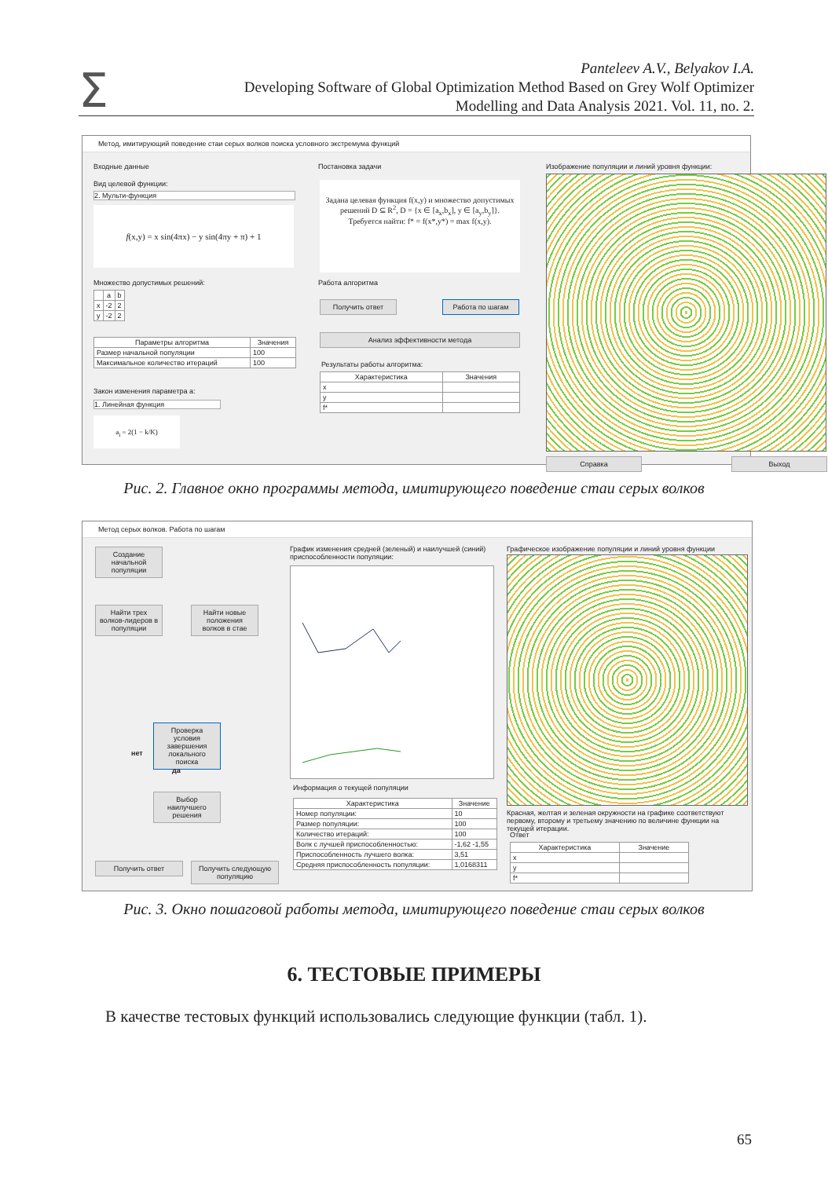Σ
Panteleev A.V., Belyakov I.A.
Developing Software of Global Optimization Method Based on Grey Wolf Optimizer
Modelling and Data Analysis 2021. Vol. 11, no. 2.
Метод, имитирующий поведение стаи серых волков поиска условного экстремума функций
Входные данные
Вид целевой функции:
2. Мульти-функция
f(x,y) = x sin(4πx) − y sin(4πy + π) + 1
Множество допустимых решений:
| | a | b |
| --- | --- | --- |
| x | -2 | 2 |
| y | -2 | 2 |
| Параметры алгоритма | Значения |
| --- | --- |
| Размер начальной популяции | 100 |
| Максимальное количество итераций | 100 |
Закон изменения параметра a:
1. Линейная функция
a<sub>i</sub> = 2(1 − k/K)
Постановка задачи
Задана целевая функция f(x,y) и множество допустимых решений D ⊆ R<sup>2</sup>, D = {x ∈ [a<sub>x</sub>,b<sub>x</sub>], y ∈ [a<sub>y</sub>,b<sub>y</sub>]}.
Требуется найти: f* = f(x*,y*) = max f(x,y).
Работа алгоритма
Получить ответ Работа по шагам
Анализ эффективности метода
Результаты работы алгоритма:
| Характеристика | Значения |
| --- | --- |
| x | |
| y | |
| f* | |
Изображение популяции и линий уровня функции:
Справка Выход
Рис. 2. Главное окно программы метода, имитирующего поведение стаи серых волков
Метод серых волков. Работа по шагам
Создание начальной популяции
Найти трех волков-лидеров в популяции
Найти новые положения волков в стае
Проверка условия завершения локального поиска
нет
да
Выбор наилучшего решения
Получить ответ
Получить следующую популяцию
График изменения средней (зеленый) и наилучшей (синий) приспособленности популяции:
Информация о текущей популяции
| Характеристика | Значение |
| --- | --- |
| Номер популяции: | 10 |
| Размер популяции: | 100 |
| Количество итераций: | 100 |
| Волк с лучшей приспособленностью: | -1,62 -1,55 |
| Приспособленность лучшего волка: | 3,51 |
| Средняя приспособленность популяции: | 1,0168311 |
Графическое изображение популяции и линий уровня функции
Красная, желтая и зеленая окружности на графике соответствуют первому, второму и третьему значению по величине функции на текущей итерации.
Ответ
| Характеристика | Значение |
| --- | --- |
| x | |
| y | |
| f* | |
Рис. 3. Окно пошаговой работы метода, имитирующего поведение стаи серых волков
6. ТЕСТОВЫЕ ПРИМЕРЫ
В качестве тестовых функций использовались следующие функции (табл. 1).
65